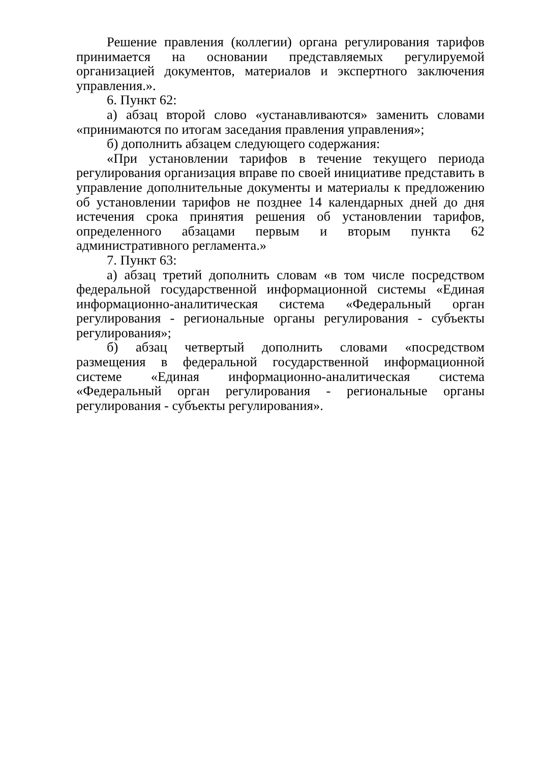Решение правления (коллегии) органа регулирования тарифов принимается на основании представляемых регулируемой организацией документов, материалов и экспертного заключения управления.».
6. Пункт 62:
а) абзац второй слово «устанавливаются» заменить словами «принимаются по итогам заседания правления управления»;
б) дополнить абзацем следующего содержания:
«При установлении тарифов в течение текущего периода регулирования организация вправе по своей инициативе представить в управление дополнительные документы и материалы к предложению об установлении тарифов не позднее 14 календарных дней до дня истечения срока принятия решения об установлении тарифов, определенного абзацами первым и вторым пункта 62 административного регламента.»
7. Пункт 63:
а) абзац третий дополнить словам «в том числе посредством федеральной государственной информационной системы «Единая информационно-аналитическая система «Федеральный орган регулирования - региональные органы регулирования - субъекты регулирования»;
б) абзац четвертый дополнить словами «посредством размещения в федеральной государственной информационной системе «Единая информационно-аналитическая система «Федеральный орган регулирования - региональные органы регулирования - субъекты регулирования».